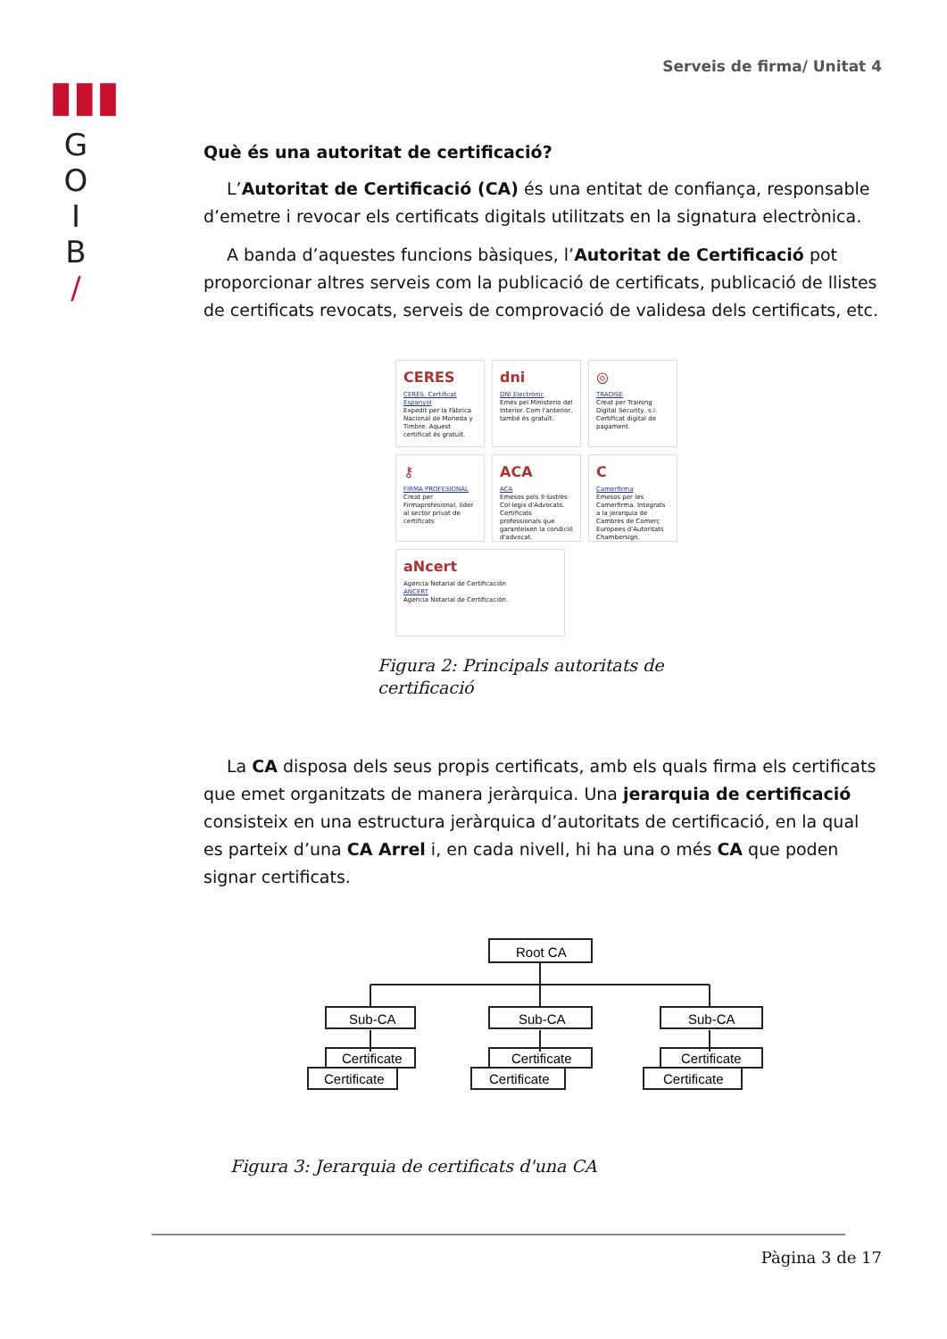▮▮▮
G
O
I
B
/
Serveis de firma/ Unitat 4
Què és una autoritat de certificació?
L’Autoritat de Certificació (CA) és una entitat de confiança, responsable d’emetre i revocar els certificats digitals utilitzats en la signatura electrònica.
A banda d’aquestes funcions bàsiques, l’Autoritat de Certificació pot proporcionar altres serveis com la publicació de certificats, publicació de llistes de certificats revocats, serveis de comprovació de validesa dels certificats, etc.
CERES
CERES. Certificat Espanyol
Expedit per la Fàbrica Nacional de Moneda y Timbre. Aquest certificat és gratuït.
dni
DNI Electrònic
Emès pel Ministerio del Interior. Com l'anterior, també és gratuït.
◎
TRADISE
Creat per Training Digital Security, s.l. Certificat digital de pagament.
⚷
FIRMA PROFESIONAL
Creat per Firmaprofesional, líder al sector privat de certificats
ACA
ACA
Emesos pels Il·lustres Col·legis d'Advocats. Certificats professionals que garanteixen la condició d'advocat.
C
Camerfirma
Emesos per les Camerfirma. Integrats a la jerarquia de Cambres de Comerç Europees d'Autoritats Chambersign.
aNcert
Agencia Notarial de Certificación
ANCERT
Agencia Notarial de Certificación.
Figura 2: Principals autoritats de certificació
La CA disposa dels seus propis certificats, amb els quals firma els certificats que emet organitzats de manera jeràrquica. Una jerarquia de certificació consisteix en una estructura jeràrquica d’autoritats de certificació, en la qual es parteix d’una CA Arrel i, en cada nivell, hi ha una o més CA que poden signar certificats.
Root CA
Sub-CA
Sub-CA
Sub-CA
Certificate
Certificate
Certificate
Certificate
Certificate
Certificate
Figura 3: Jerarquia de certificats d'una CA
Pàgina 3 de 17